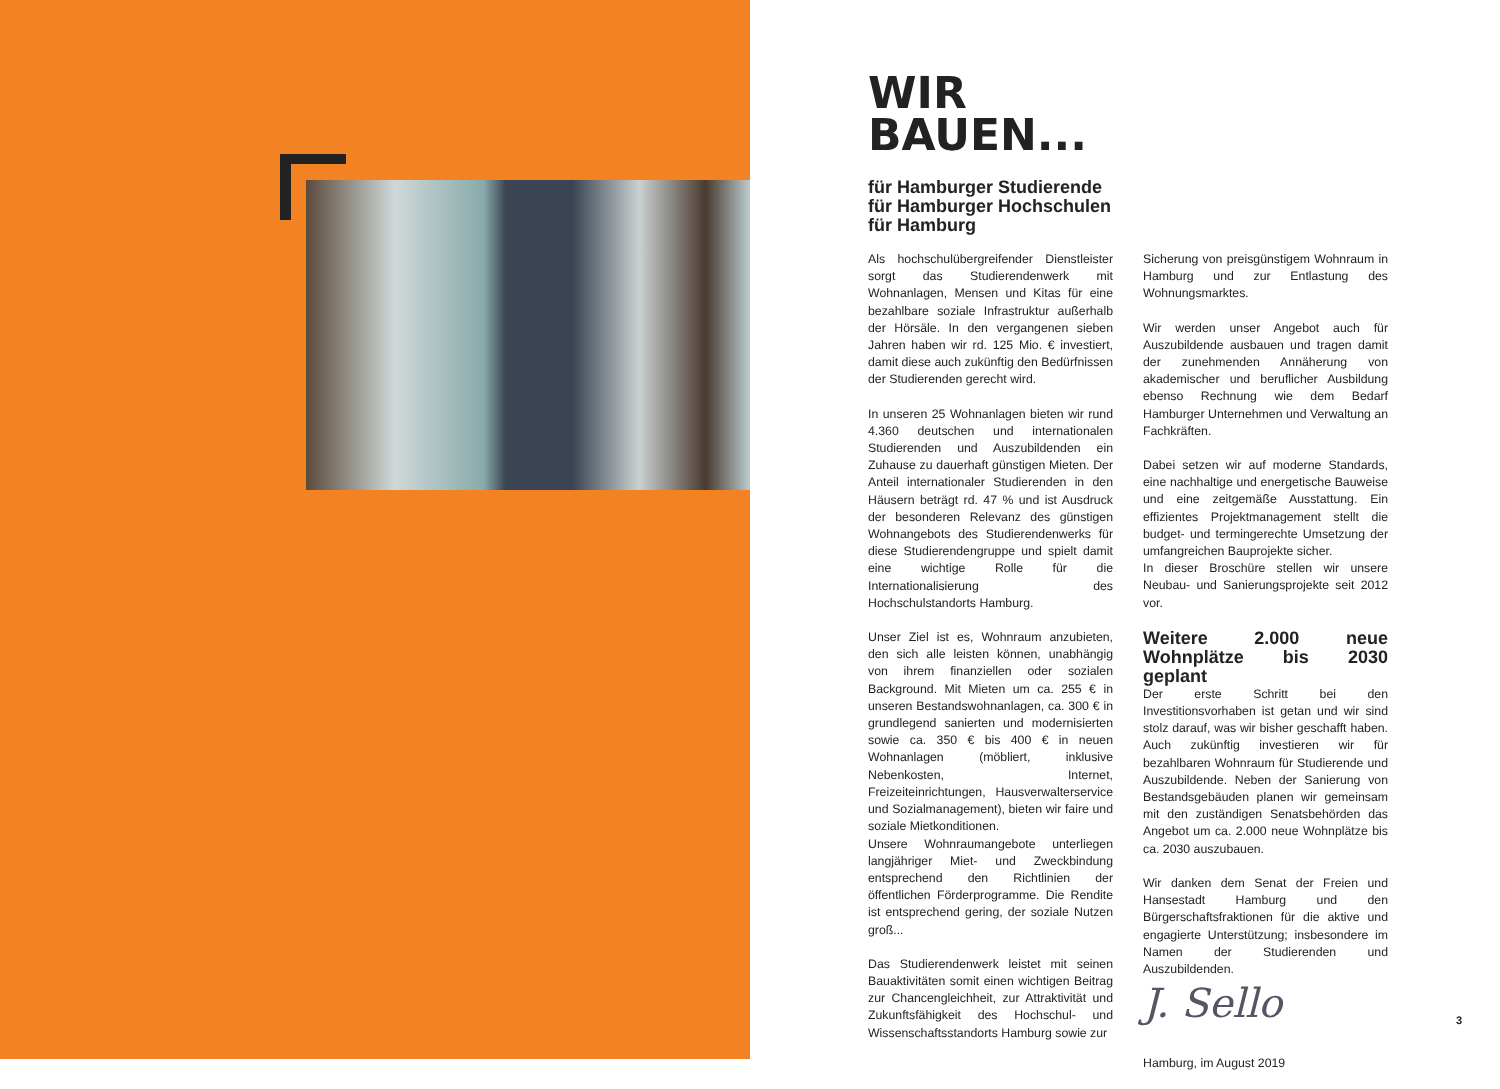WIR
BAUEN...
für Hamburger Studierende
für Hamburger Hochschulen
für Hamburg
Als hochschulübergreifender Dienstleister sorgt das Studierendenwerk mit Wohnanlagen, Mensen und Kitas für eine bezahlbare soziale Infrastruktur außerhalb der Hörsäle. In den vergangenen sieben Jahren haben wir rd. 125 Mio. € investiert, damit diese auch zukünftig den Bedürfnissen der Studierenden gerecht wird.
In unseren 25 Wohnanlagen bieten wir rund 4.360 deutschen und internationalen Studierenden und Auszubildenden ein Zuhause zu dauerhaft günstigen Mieten. Der Anteil internationaler Studierenden in den Häusern beträgt rd. 47 % und ist Ausdruck der besonderen Relevanz des günstigen Wohnangebots des Studierendenwerks für diese Studierendengruppe und spielt damit eine wichtige Rolle für die Internationalisierung des Hochschulstandorts Hamburg.
Unser Ziel ist es, Wohnraum anzubieten, den sich alle leisten können, unabhängig von ihrem finanziellen oder sozialen Background. Mit Mieten um ca. 255 € in unseren Bestandswohnanlagen, ca. 300 € in grundlegend sanierten und modernisierten sowie ca. 350 € bis 400 € in neuen Wohnanlagen (möbliert, inklusive Nebenkosten, Internet, Freizeiteinrichtungen, Hausverwalterservice und Sozialmanagement), bieten wir faire und soziale Mietkonditionen.
Unsere Wohnraumangebote unterliegen langjähriger Miet- und Zweckbindung entsprechend den Richtlinien der öffentlichen Förderprogramme. Die Rendite ist entsprechend gering, der soziale Nutzen groß...
Das Studierendenwerk leistet mit seinen Bauaktivitäten somit einen wichtigen Beitrag zur Chancengleichheit, zur Attraktivität und Zukunftsfähigkeit des Hochschul- und Wissenschaftsstandorts Hamburg sowie zur
Sicherung von preisgünstigem Wohnraum in Hamburg und zur Entlastung des Wohnungsmarktes.
Wir werden unser Angebot auch für Auszubildende ausbauen und tragen damit der zunehmenden Annäherung von akademischer und beruflicher Ausbildung ebenso Rechnung wie dem Bedarf Hamburger Unternehmen und Verwaltung an Fachkräften.
Dabei setzen wir auf moderne Standards, eine nachhaltige und energetische Bauweise und eine zeitgemäße Ausstattung. Ein effizientes Projektmanagement stellt die budget- und termingerechte Umsetzung der umfangreichen Bauprojekte sicher.
In dieser Broschüre stellen wir unsere Neubau- und Sanierungsprojekte seit 2012 vor.
Weitere 2.000 neue Wohnplätze bis 2030 geplant
Der erste Schritt bei den Investitionsvorhaben ist getan und wir sind stolz darauf, was wir bisher geschafft haben. Auch zukünftig investieren wir für bezahlbaren Wohnraum für Studierende und Auszubildende. Neben der Sanierung von Bestandsgebäuden planen wir gemeinsam mit den zuständigen Senatsbehörden das Angebot um ca. 2.000 neue Wohnplätze bis ca. 2030 auszubauen.
Wir danken dem Senat der Freien und Hansestadt Hamburg und den Bürgerschaftsfraktionen für die aktive und engagierte Unterstützung; insbesondere im Namen der Studierenden und Auszubildenden.
J. Sello
Hamburg, im August 2019
3